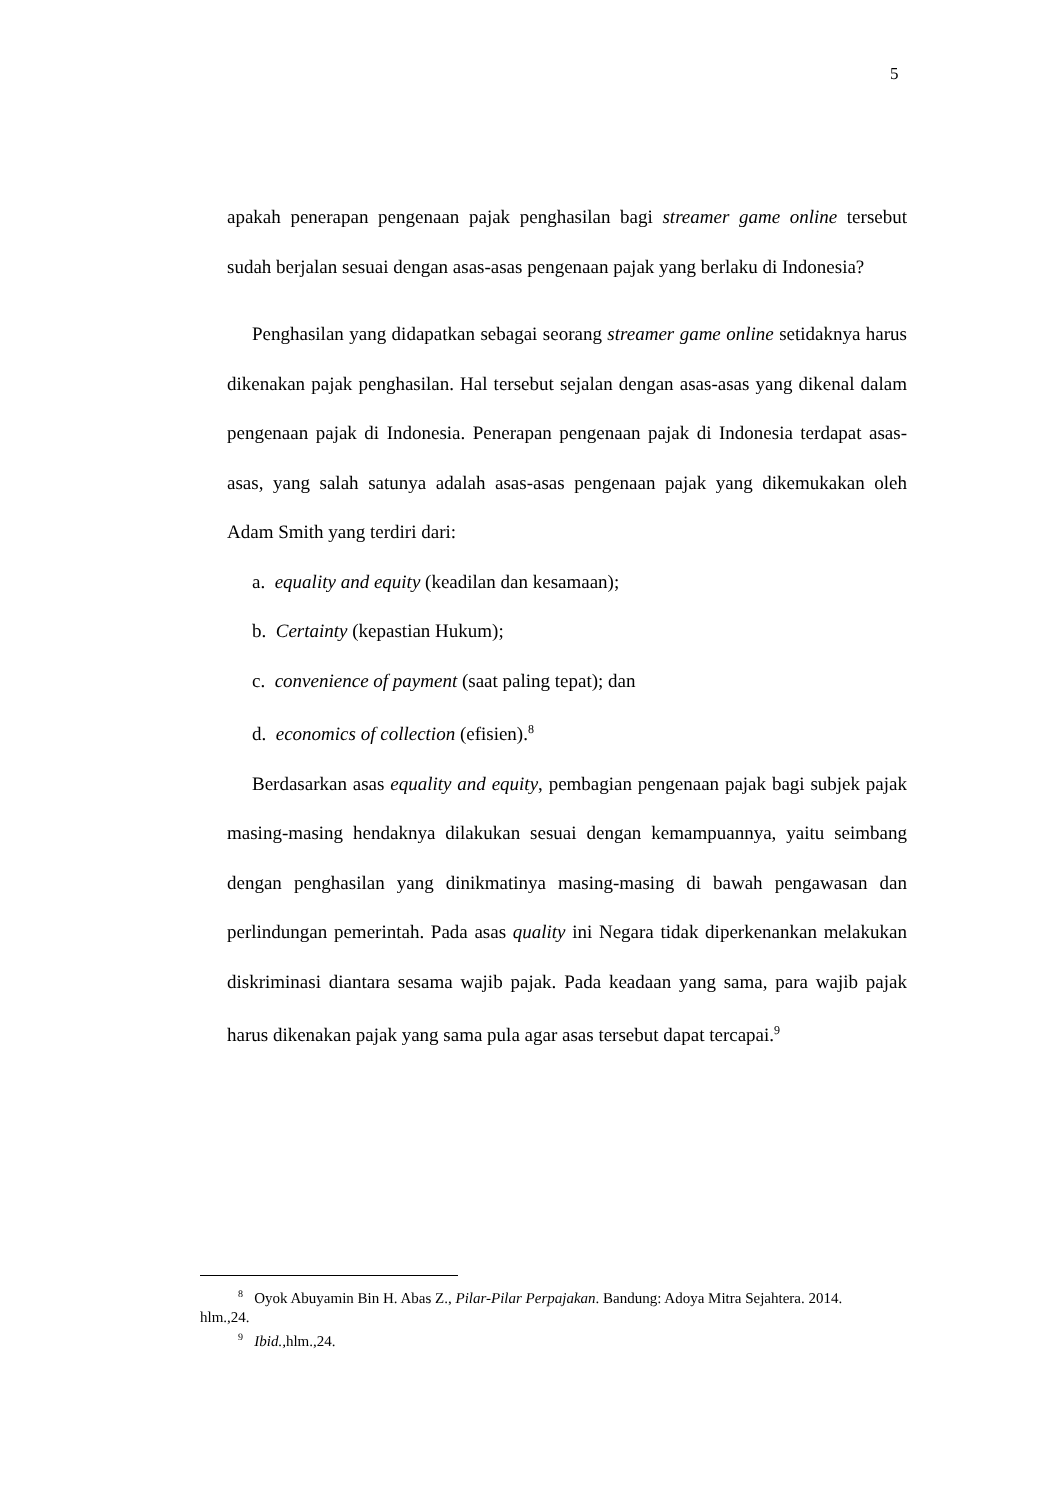5
apakah penerapan pengenaan pajak penghasilan bagi streamer game online tersebut sudah berjalan sesuai dengan asas-asas pengenaan pajak yang berlaku di Indonesia?
Penghasilan yang didapatkan sebagai seorang streamer game online setidaknya harus dikenakan pajak penghasilan. Hal tersebut sejalan dengan asas-asas yang dikenal dalam pengenaan pajak di Indonesia. Penerapan pengenaan pajak di Indonesia terdapat asas-asas, yang salah satunya adalah asas-asas pengenaan pajak yang dikemukakan oleh Adam Smith yang terdiri dari:
a. equality and equity (keadilan dan kesamaan);
b. Certainty (kepastian Hukum);
c. convenience of payment (saat paling tepat); dan
d. economics of collection (efisien).<sup>8</sup>
Berdasarkan asas equality and equity, pembagian pengenaan pajak bagi subjek pajak masing-masing hendaknya dilakukan sesuai dengan kemampuannya, yaitu seimbang dengan penghasilan yang dinikmatinya masing-masing di bawah pengawasan dan perlindungan pemerintah. Pada asas quality ini Negara tidak diperkenankan melakukan diskriminasi diantara sesama wajib pajak. Pada keadaan yang sama, para wajib pajak harus dikenakan pajak yang sama pula agar asas tersebut dapat tercapai.<sup>9</sup>
<sup>8</sup> Oyok Abuyamin Bin H. Abas Z., Pilar-Pilar Perpajakan. Bandung: Adoya Mitra Sejahtera. 2014. hlm.,24.
<sup>9</sup> Ibid., hlm.,24.